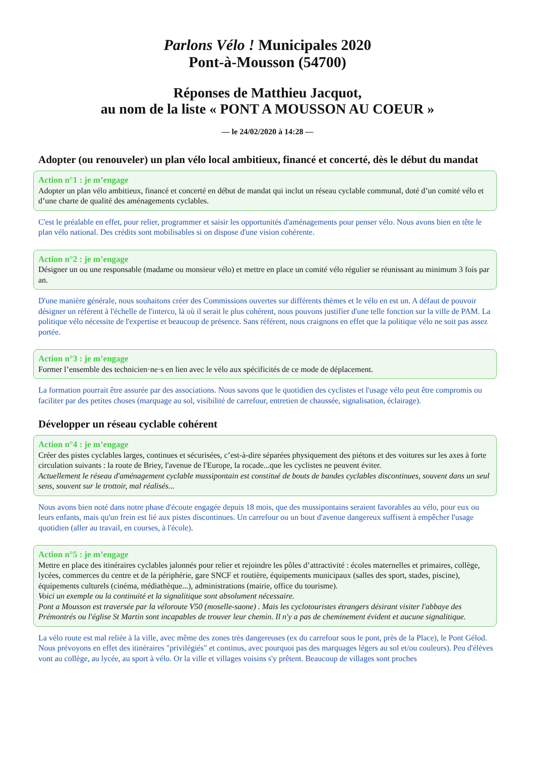Parlons Vélo ! Municipales 2020
Pont-à-Mousson (54700)
Réponses de Matthieu Jacquot,
au nom de la liste « PONT A MOUSSON AU COEUR »
— le 24/02/2020 à 14:28 —
Adopter (ou renouveler) un plan vélo local ambitieux, financé et concerté, dès le début du mandat
Action n°1 : je m’engage
Adopter un plan vélo ambitieux, financé et concerté en début de mandat qui inclut un réseau cyclable communal, doté d’un comité vélo et d’une charte de qualité des aménagements cyclables.
C'est le préalable en effet, pour relier, programmer et saisir les opportunités d'aménagements pour penser vélo. Nous avons bien en tête le plan vélo national. Des crédits sont mobilisables si on dispose d'une vision cohérente.
Action n°2 : je m’engage
Désigner un ou une responsable (madame ou monsieur vélo) et mettre en place un comité vélo régulier se réunissant au minimum 3 fois par an.
D'une manière générale, nous souhaitons créer des Commissions ouvertes sur différents thèmes et le vélo en est un. A défaut de pouvoir désigner un référent à l'échelle de l'interco, là où il serait le plus cohérent, nous pouvons justifier d'une telle fonction sur la ville de PAM. La politique vélo nécessite de l'expertise et beaucoup de présence. Sans référent, nous craignons en effet que la politique vélo ne soit pas assez portée.
Action n°3 : je m’engage
Former l’ensemble des technicien·ne·s en lien avec le vélo aux spécificités de ce mode de déplacement.
La formation pourrait être assurée par des associations. Nous savons que le quotidien des cyclistes et l'usage vélo peut être compromis ou faciliter par des petites choses (marquage au sol, visibilité de carrefour, entretien de chaussée, signalisation, éclairage).
Développer un réseau cyclable cohérent
Action n°4 : je m’engage
Créer des pistes cyclables larges, continues et sécurisées, c’est-à-dire séparées physiquement des piétons et des voitures sur les axes à forte circulation suivants : la route de Briey, l'avenue de l'Europe, la rocade...que les cyclistes ne peuvent éviter.
Actuellement le réseau d'aménagement cyclable mussipontain est constitué de bouts de bandes cyclables discontinues, souvent dans un seul sens, souvent sur le trottoir, mal réalisés...
Nous avons bien noté dans notre phase d'écoute engagée depuis 18 mois, que des mussipontains seraient favorables au vélo, pour eux ou leurs enfants, mais qu'un frein est lié aux pistes discontinues. Un carrefour ou un bout d'avenue dangereux suffisent à empêcher l'usage quotidien (aller au travail, en courses, à l'école).
Action n°5 : je m’engage
Mettre en place des itinéraires cyclables jalonnés pour relier et rejoindre les pôles d’attractivité : écoles maternelles et primaires, collège, lycées, commerces du centre et de la périphérie, gare SNCF et routière, équipements municipaux (salles des sport, stades, piscine), équipements culturels (cinéma, médiathèque...), administrations (mairie, office du tourisme).
Voici un exemple ou la continuité et la signalitique sont absolument nécessaire.
Pont a Mousson est traversée par la véloroute V50 (moselle-saone) . Mais les cyclotouristes étrangers désirant visiter l'abbaye des Prémontrés ou l'église St Martin sont incapables de trouver leur chemin. Il n'y a pas de cheminement évident et aucune signalitique.
La vélo route est mal reliée à la ville, avec même des zones très dangereuses (ex du carrefour sous le pont, près de la Place), le Pont Gélod. Nous prévoyons en effet des itinéraires "privilégiés" et continus, avec pourquoi pas des marquages légers au sol et/ou couleurs). Peu d'élèves vont au collège, au lycée, au sport à vélo. Or la ville et villages voisins s'y prêtent. Beaucoup de villages sont proches